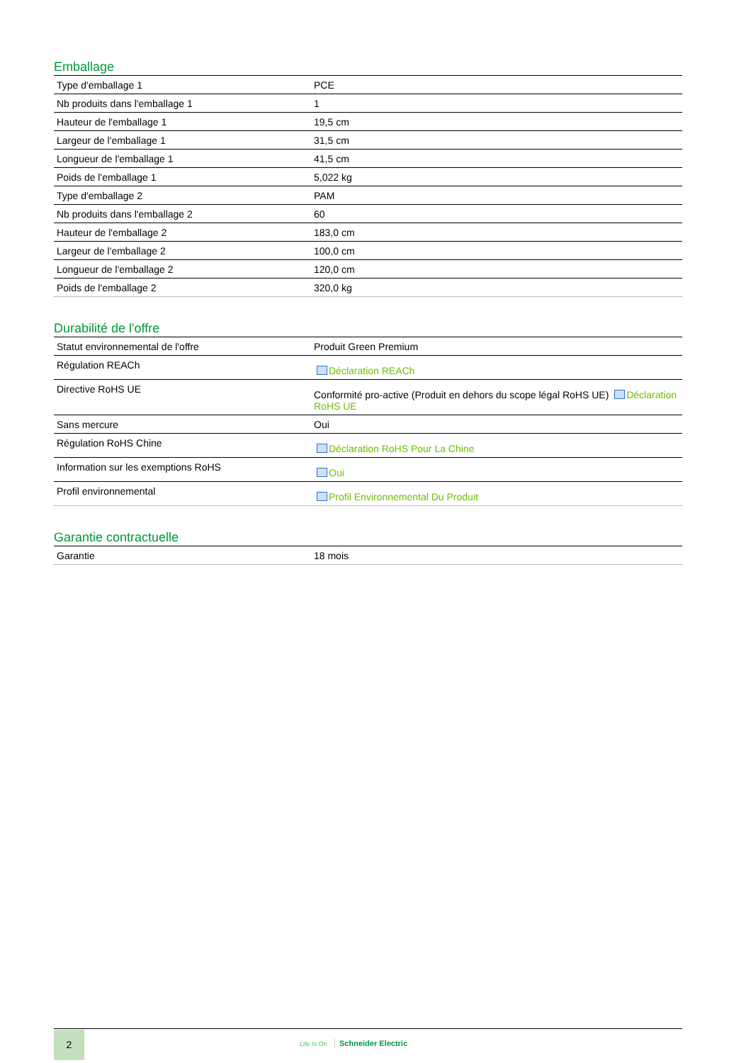Emballage
| Type d'emballage 1 | PCE |
| Nb produits dans l'emballage 1 | 1 |
| Hauteur de l'emballage 1 | 19,5 cm |
| Largeur de l'emballage 1 | 31,5 cm |
| Longueur de l'emballage 1 | 41,5 cm |
| Poids de l'emballage 1 | 5,022 kg |
| Type d'emballage 2 | PAM |
| Nb produits dans l'emballage 2 | 60 |
| Hauteur de l'emballage 2 | 183,0 cm |
| Largeur de l'emballage 2 | 100,0 cm |
| Longueur de l'emballage 2 | 120,0 cm |
| Poids de l'emballage 2 | 320,0 kg |
Durabilité de l'offre
| Statut environnemental de l'offre | Produit Green Premium |
| Régulation REACh | Déclaration REACh |
| Directive RoHS UE | Conformité pro-active (Produit en dehors du scope légal RoHS UE) Déclaration RoHS UE |
| Sans mercure | Oui |
| Régulation RoHS Chine | Déclaration RoHS Pour La Chine |
| Information sur les exemptions RoHS | Oui |
| Profil environnemental | Profil Environnemental Du Produit |
Garantie contractuelle
| Garantie | 18 mois |
2
Life Is On Schneider Electric